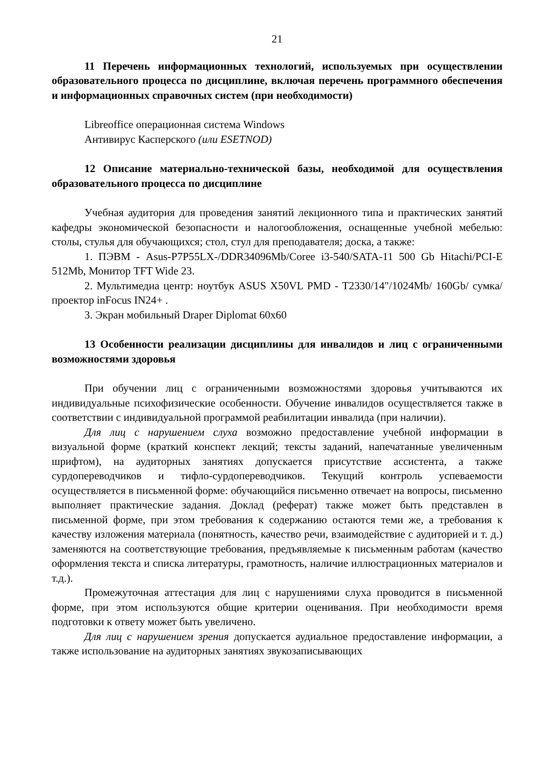21
11 Перечень информационных технологий, используемых при осуществлении образовательного процесса по дисциплине, включая перечень программного обеспечения и информационных справочных систем (при необходимости)
Libreoffice операционная система Windows
Антивирус Касперского (или ESETNOD)
12 Описание материально-технической базы, необходимой для осуществления образовательного процесса по дисциплине
Учебная аудитория для проведения занятий лекционного типа и практических занятий кафедры экономической безопасности и налогообложения, оснащенные учебной мебелью: столы, стулья для обучающихся; стол, стул для преподавателя; доска, а также:
1. ПЭВМ - Asus-P7P55LX-/DDR34096Mb/Coree i3-540/SATA-11 500 Gb Hitachi/PCI-E 512Mb, Монитор TFT Wide 23.
2. Мультимедиа центр: ноутбук ASUS X50VL PMD - T2330/14"/1024Mb/ 160Gb/ сумка/проектор inFocus IN24+ .
3. Экран мобильный Draper Diplomat 60x60
13 Особенности реализации дисциплины для инвалидов и лиц с ограниченными возможностями здоровья
При обучении лиц с ограниченными возможностями здоровья учитываются их индивидуальные психофизические особенности. Обучение инвалидов осуществляется также в соответствии с индивидуальной программой реабилитации инвалида (при наличии).
Для лиц с нарушением слуха возможно предоставление учебной информации в визуальной форме (краткий конспект лекций; тексты заданий, напечатанные увеличенным шрифтом), на аудиторных занятиях допускается присутствие ассистента, а также сурдопереводчиков и тифло-сурдопереводчиков. Текущий контроль успеваемости осуществляется в письменной форме: обучающийся письменно отвечает на вопросы, письменно выполняет практические задания. Доклад (реферат) также может быть представлен в письменной форме, при этом требования к содержанию остаются теми же, а требования к качеству изложения материала (понятность, качество речи, взаимодействие с аудиторией и т. д.) заменяются на соответствующие требования, предъявляемые к письменным работам (качество оформления текста и списка литературы, грамотность, наличие иллюстрационных материалов и т.д.).
Промежуточная аттестация для лиц с нарушениями слуха проводится в письменной форме, при этом используются общие критерии оценивания. При необходимости время подготовки к ответу может быть увеличено.
Для лиц с нарушением зрения допускается аудиальное предоставление информации, а также использование на аудиторных занятиях звукозаписывающих